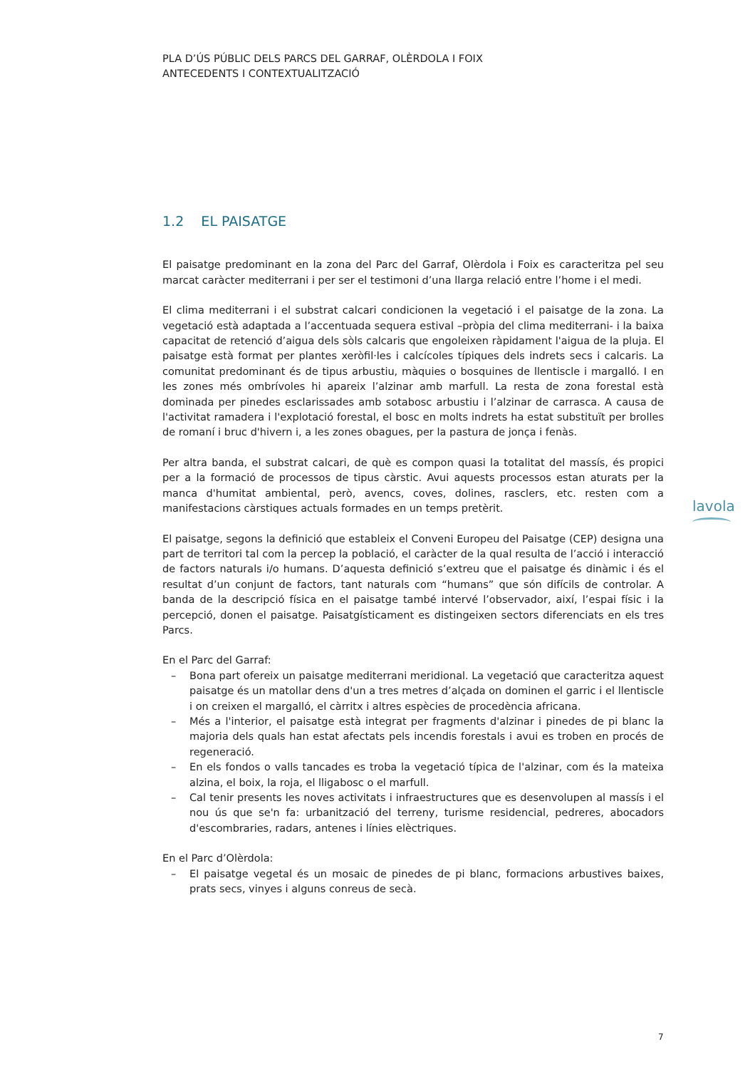PLA D’ÚS PÚBLIC DELS PARCS DEL GARRAF, OLÈRDOLA I FOIX
ANTECEDENTS I CONTEXTUALITZACIÓ
1.2 EL PAISATGE
El paisatge predominant en la zona del Parc del Garraf, Olèrdola i Foix es caracteritza pel seu marcat caràcter mediterrani i per ser el testimoni d’una llarga relació entre l’home i el medi.
El clima mediterrani i el substrat calcari condicionen la vegetació i el paisatge de la zona. La vegetació està adaptada a l’accentuada sequera estival –pròpia del clima mediterrani- i la baixa capacitat de retenció d’aigua dels sòls calcaris que engoleixen ràpidament l'aigua de la pluja. El paisatge està format per plantes xeròfil·les i calcícoles típiques dels indrets secs i calcaris. La comunitat predominant és de tipus arbustiu, màquies o bosquines de llentiscle i margalló. I en les zones més ombrívoles hi apareix l’alzinar amb marfull. La resta de zona forestal està dominada per pinedes esclarissades amb sotabosc arbustiu i l’alzinar de carrasca. A causa de l'activitat ramadera i l'explotació forestal, el bosc en molts indrets ha estat substituït per brolles de romaní i bruc d'hivern i, a les zones obagues, per la pastura de jonça i fenàs.
Per altra banda, el substrat calcari, de què es compon quasi la totalitat del massís, és propici per a la formació de processos de tipus càrstic. Avui aquests processos estan aturats per la manca d'humitat ambiental, però, avencs, coves, dolines, rasclers, etc. resten com a manifestacions càrstiques actuals formades en un temps pretèrit.
El paisatge, segons la definició que estableix el Conveni Europeu del Paisatge (CEP) designa una part de territori tal com la percep la població, el caràcter de la qual resulta de l’acció i interacció de factors naturals i/o humans. D’aquesta definició s’extreu que el paisatge és dinàmic i és el resultat d’un conjunt de factors, tant naturals com “humans” que són difícils de controlar. A banda de la descripció física en el paisatge també intervé l’observador, així, l’espai físic i la percepció, donen el paisatge. Paisatgísticament es distingeixen sectors diferenciats en els tres Parcs.
En el Parc del Garraf:
– Bona part ofereix un paisatge mediterrani meridional. La vegetació que caracteritza aquest paisatge és un matollar dens d'un a tres metres d’alçada on dominen el garric i el llentiscle i on creixen el margalló, el càrritx i altres espècies de procedència africana.
– Més a l'interior, el paisatge està integrat per fragments d'alzinar i pinedes de pi blanc la majoria dels quals han estat afectats pels incendis forestals i avui es troben en procés de regeneració.
– En els fondos o valls tancades es troba la vegetació típica de l'alzinar, com és la mateixa alzina, el boix, la roja, el lligabosc o el marfull.
– Cal tenir presents les noves activitats i infraestructures que es desenvolupen al massís i el nou ús que se'n fa: urbanització del terreny, turisme residencial, pedreres, abocadors d'escombraries, radars, antenes i línies elèctriques.
En el Parc d’Olèrdola:
– El paisatge vegetal és un mosaic de pinedes de pi blanc, formacions arbustives baixes, prats secs, vinyes i alguns conreus de secà.
lavola
7